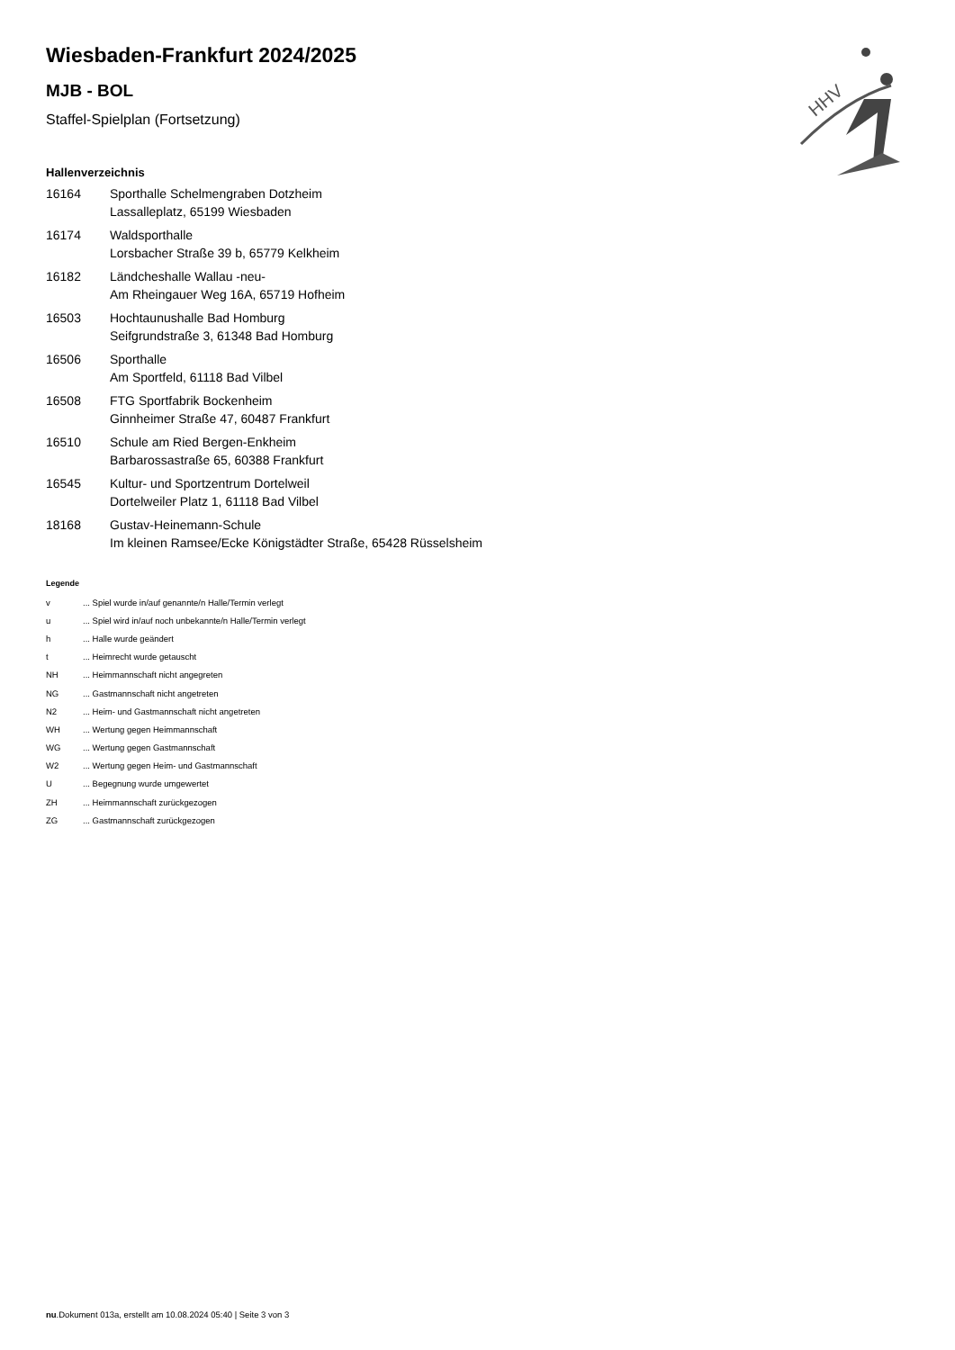HHV
Wiesbaden-Frankfurt 2024/2025
MJB - BOL
Staffel-Spielplan (Fortsetzung)
Hallenverzeichnis
| 16164 | Sporthalle Schelmengraben Dotzheim Lassalleplatz, 65199 Wiesbaden |
| 16174 | Waldsporthalle Lorsbacher Straße 39 b, 65779 Kelkheim |
| 16182 | Ländcheshalle Wallau -neu- Am Rheingauer Weg 16A, 65719 Hofheim |
| 16503 | Hochtaunushalle Bad Homburg Seifgrundstraße 3, 61348 Bad Homburg |
| 16506 | Sporthalle Am Sportfeld, 61118 Bad Vilbel |
| 16508 | FTG Sportfabrik Bockenheim Ginnheimer Straße 47, 60487 Frankfurt |
| 16510 | Schule am Ried Bergen-Enkheim Barbarossastraße 65, 60388 Frankfurt |
| 16545 | Kultur- und Sportzentrum Dortelweil Dortelweiler Platz 1, 61118 Bad Vilbel |
| 18168 | Gustav-Heinemann-Schule Im kleinen Ramsee/Ecke Königstädter Straße, 65428 Rüsselsheim |
Legende
| v | ... Spiel wurde in/auf genannte/n Halle/Termin verlegt |
| u | ... Spiel wird in/auf noch unbekannte/n Halle/Termin verlegt |
| h | ... Halle wurde geändert |
| t | ... Heimrecht wurde getauscht |
| NH | ... Heimmannschaft nicht angegreten |
| NG | ... Gastmannschaft nicht angetreten |
| N2 | ... Heim- und Gastmannschaft nicht angetreten |
| WH | ... Wertung gegen Heimmannschaft |
| WG | ... Wertung gegen Gastmannschaft |
| W2 | ... Wertung gegen Heim- und Gastmannschaft |
| U | ... Begegnung wurde umgewertet |
| ZH | ... Heimmannschaft zurückgezogen |
| ZG | ... Gastmannschaft zurückgezogen |
nu.Dokument 013a, erstellt am 10.08.2024 05:40 | Seite 3 von 3